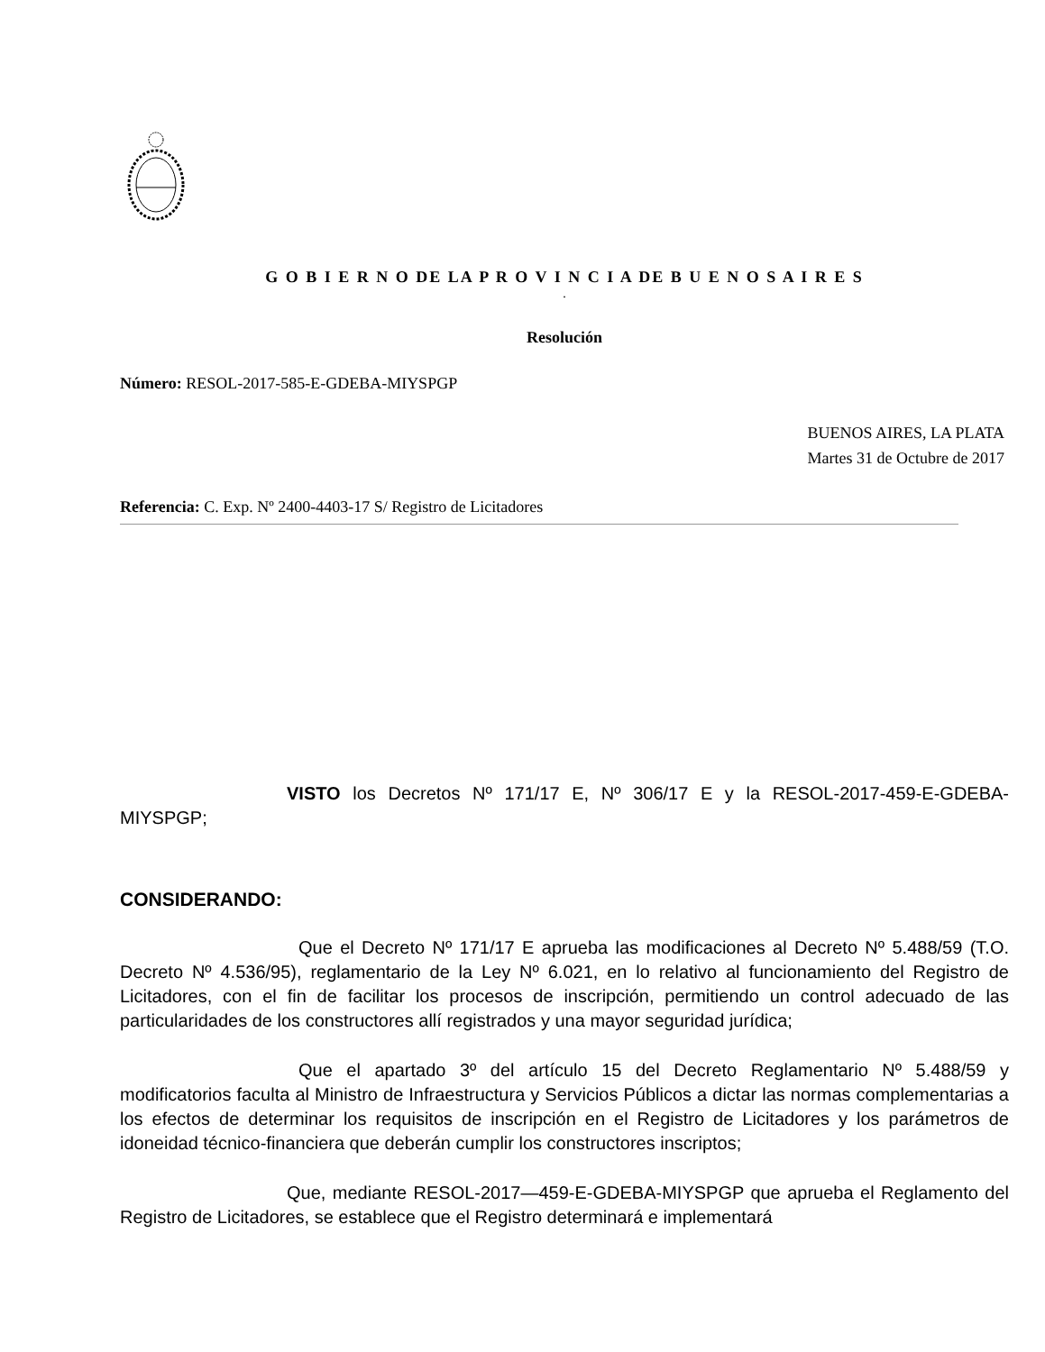G O B I E R N O DE LA P R O V I N C I A DE B U E N O S A I R E S
.
Resolución
Número: RESOL-2017-585-E-GDEBA-MIYSPGP
BUENOS AIRES, LA PLATA
Martes 31 de Octubre de 2017
Referencia: C. Exp. Nº 2400-4403-17 S/ Registro de Licitadores
VISTO los Decretos Nº 171/17 E, Nº 306/17 E y la RESOL-2017-459-E-GDEBA-MIYSPGP;
CONSIDERANDO:
Que el Decreto Nº 171/17 E aprueba las modificaciones al Decreto Nº 5.488/59 (T.O. Decreto Nº 4.536/95), reglamentario de la Ley Nº 6.021, en lo relativo al funcionamiento del Registro de Licitadores, con el fin de facilitar los procesos de inscripción, permitiendo un control adecuado de las particularidades de los constructores allí registrados y una mayor seguridad jurídica;
Que el apartado 3º del artículo 15 del Decreto Reglamentario Nº 5.488/59 y modificatorios faculta al Ministro de Infraestructura y Servicios Públicos a dictar las normas complementarias a los efectos de determinar los requisitos de inscripción en el Registro de Licitadores y los parámetros de idoneidad técnico-financiera que deberán cumplir los constructores inscriptos;
Que, mediante RESOL-2017—459-E-GDEBA-MIYSPGP que aprueba el Reglamento del Registro de Licitadores, se establece que el Registro determinará e implementará